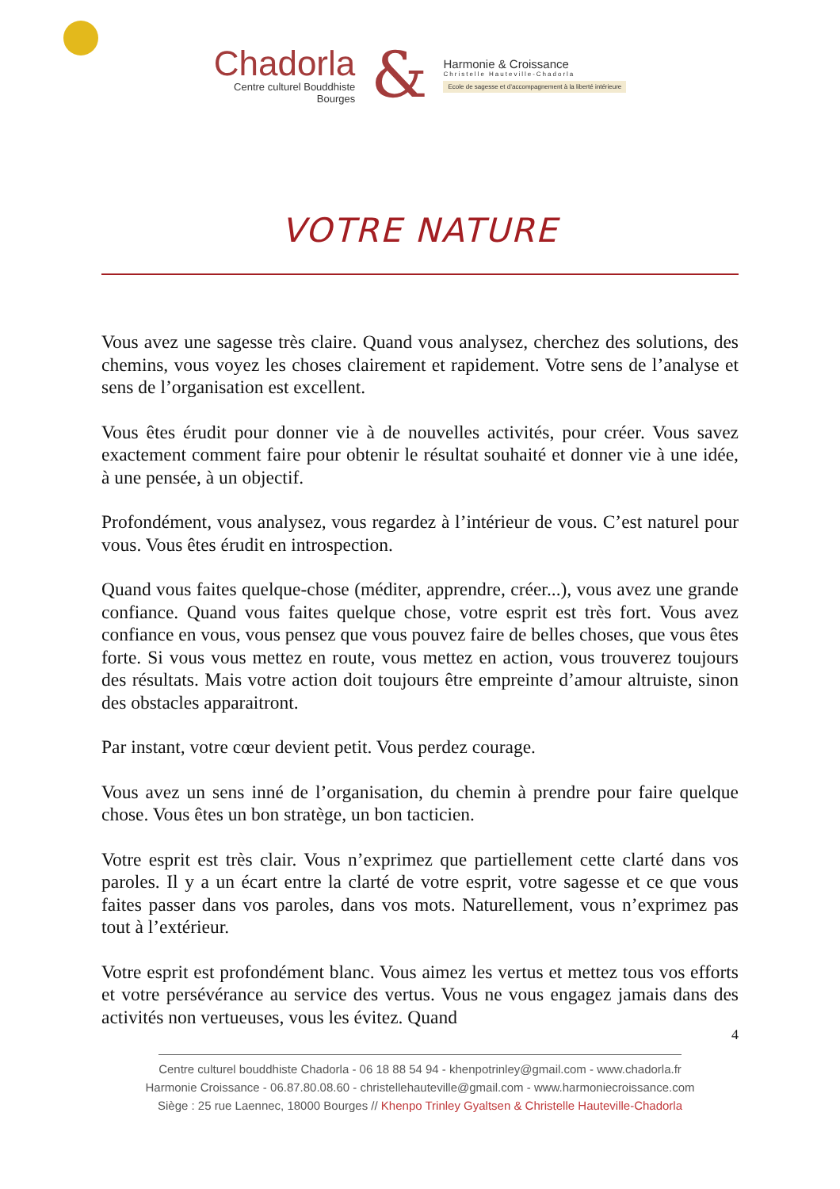Chadorla
Centre culturel Bouddhiste
Bourges
&
Harmonie & Croissance
Christelle Hauteville-Chadorla
Ecole de sagesse et d’accompagnement à la liberté intérieure
VOTRE NATURE
Vous avez une sagesse très claire. Quand vous analysez, cherchez des solutions, des chemins, vous voyez les choses clairement et rapidement. Votre sens de l’analyse et sens de l’organisation est excellent.
Vous êtes érudit pour donner vie à de nouvelles activités, pour créer. Vous savez exactement comment faire pour obtenir le résultat souhaité et donner vie à une idée, à une pensée, à un objectif.
Profondément, vous analysez, vous regardez à l’intérieur de vous. C’est naturel pour vous. Vous êtes érudit en introspection.
Quand vous faites quelque-chose (méditer, apprendre, créer...), vous avez une grande confiance. Quand vous faites quelque chose, votre esprit est très fort. Vous avez confiance en vous, vous pensez que vous pouvez faire de belles choses, que vous êtes forte. Si vous vous mettez en route, vous mettez en action, vous trouverez toujours des résultats. Mais votre action doit toujours être empreinte d’amour altruiste, sinon des obstacles apparaitront.
Par instant, votre cœur devient petit. Vous perdez courage.
Vous avez un sens inné de l’organisation, du chemin à prendre pour faire quelque chose. Vous êtes un bon stratège, un bon tacticien.
Votre esprit est très clair. Vous n’exprimez que partiellement cette clarté dans vos paroles. Il y a un écart entre la clarté de votre esprit, votre sagesse et ce que vous faites passer dans vos paroles, dans vos mots. Naturellement, vous n’exprimez pas tout à l’extérieur.
Votre esprit est profondément blanc. Vous aimez les vertus et mettez tous vos efforts et votre persévérance au service des vertus. Vous ne vous engagez jamais dans des activités non vertueuses, vous les évitez. Quand
4
Centre culturel bouddhiste Chadorla - 06 18 88 54 94 - khenpotrinley@gmail.com - www.chadorla.fr
Harmonie Croissance - 06.87.80.08.60 - christellehauteville@gmail.com - www.harmoniecroissance.com
Siège : 25 rue Laennec, 18000 Bourges // Khenpo Trinley Gyaltsen & Christelle Hauteville-Chadorla